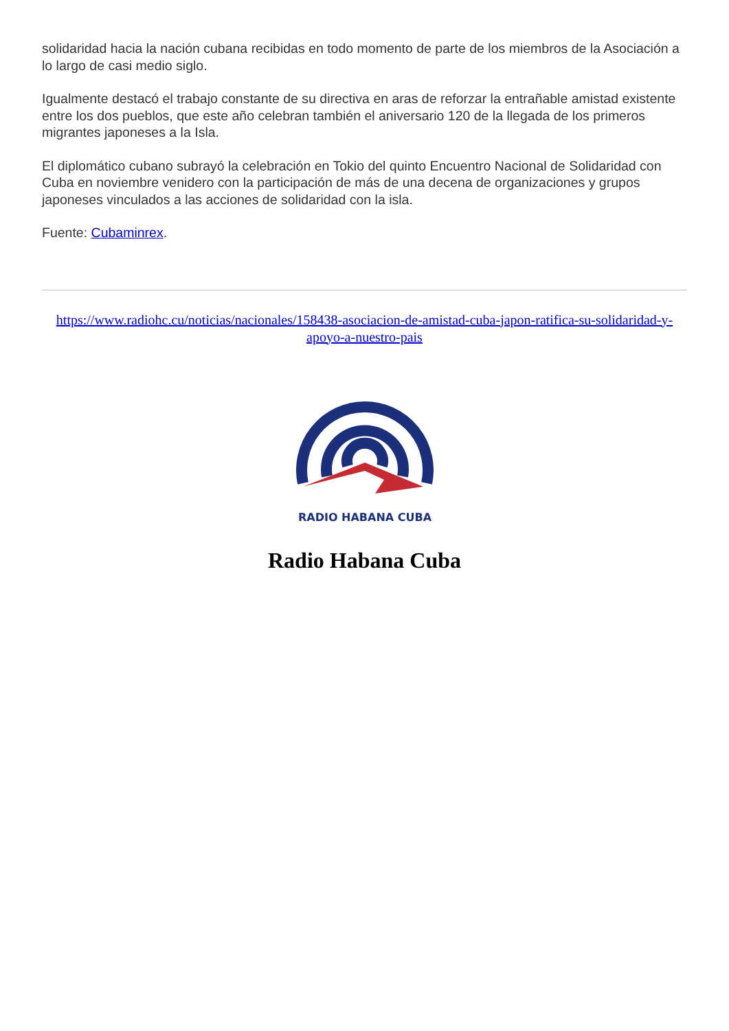solidaridad hacia la nación cubana recibidas en todo momento de parte de los miembros de la Asociación a lo largo de casi medio siglo.
Igualmente destacó el trabajo constante de su directiva en aras de reforzar la entrañable amistad existente entre los dos pueblos, que este año celebran también el aniversario 120 de la llegada de los primeros migrantes japoneses a la Isla.
El diplomático cubano subrayó la celebración en Tokio del quinto Encuentro Nacional de Solidaridad con Cuba en noviembre venidero con la participación de más de una decena de organizaciones y grupos japoneses vinculados a las acciones de solidaridad con la isla.
Fuente: Cubaminrex.
https://www.radiohc.cu/noticias/nacionales/158438-asociacion-de-amistad-cuba-japon-ratifica-su-solidaridad-y-apoyo-a-nuestro-pais
RADIO HABANA CUBA
Radio Habana Cuba